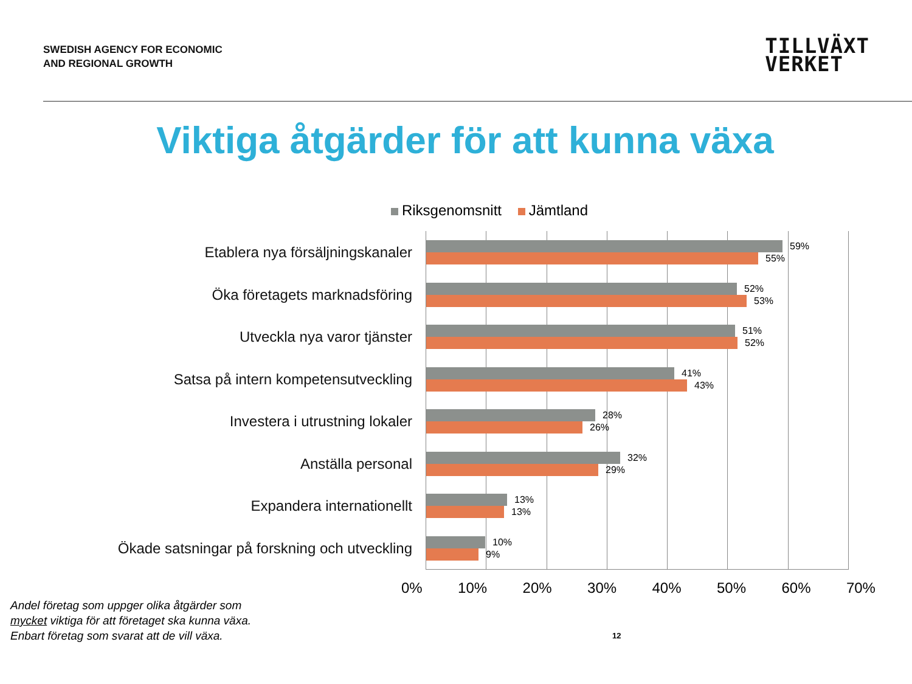SWEDISH AGENCY FOR ECONOMIC
AND REGIONAL GROWTH
TILLVÄXT
VERKET
Viktiga åtgärder för att kunna växa
Riksgenomsnitt Jämtland
Etablera nya försäljningskanaler
Öka företagets marknadsföring
Utveckla nya varor tjänster
Satsa på intern kompetensutveckling
Investera i utrustning lokaler
Anställa personal
Expandera internationellt
Ökade satsningar på forskning och utveckling
59%
55%
52%
53%
51%
52%
41%
43%
28%
26%
32%
29%
13%
13%
10%
9%
0% 10% 20% 30% 40% 50% 60% 70%
Andel företag som uppger olika åtgärder som mycket viktiga för att företaget ska kunna växa. Enbart företag som svarat att de vill växa.
12